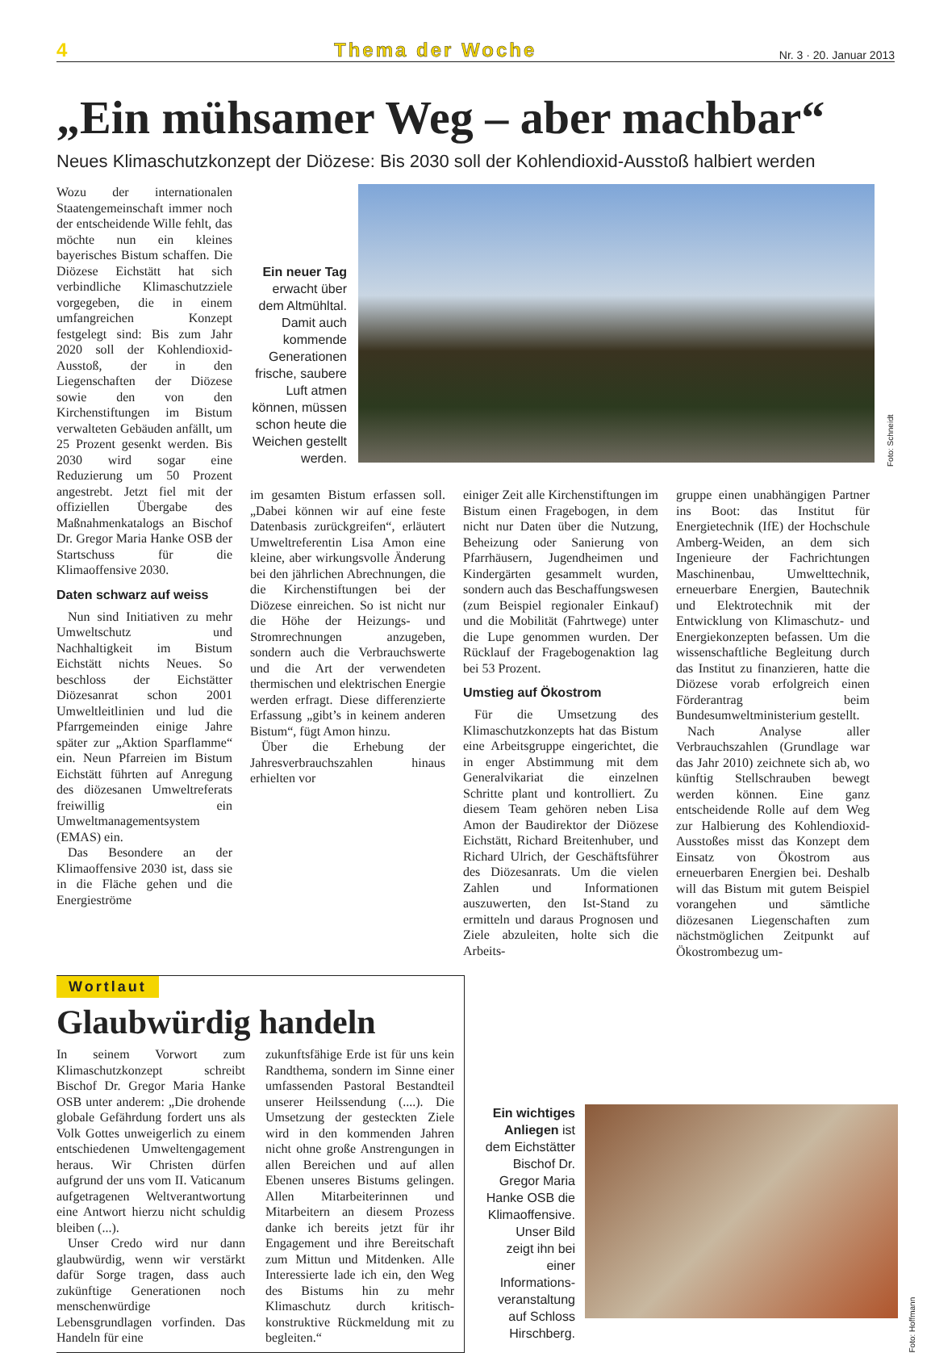4 Thema der Woche Nr. 3 · 20. Januar 2013
„Ein mühsamer Weg – aber machbar“
Neues Klimaschutzkonzept der Diözese: Bis 2030 soll der Kohlendioxid-Ausstoß halbiert werden
Wozu der internationalen Staatengemeinschaft immer noch der entscheidende Wille fehlt, das möchte nun ein kleines bayerisches Bistum schaffen. Die Diözese Eichstätt hat sich verbindliche Klimaschutzziele vorgegeben, die in einem umfangreichen Konzept festgelegt sind: Bis zum Jahr 2020 soll der Kohlendioxid-Ausstoß, der in den Liegenschaften der Diözese sowie den von den Kirchenstiftungen im Bistum verwalteten Gebäuden anfällt, um 25 Prozent gesenkt werden. Bis 2030 wird sogar eine Reduzierung um 50 Prozent angestrebt. Jetzt fiel mit der offiziellen Übergabe des Maßnahmenkatalogs an Bischof Dr. Gregor Maria Hanke OSB der Startschuss für die Klimaoffensive 2030.
Daten schwarz auf weiss
Nun sind Initiativen zu mehr Umweltschutz und Nachhaltigkeit im Bistum Eichstätt nichts Neues. So beschloss der Eichstätter Diözesanrat schon 2001 Umweltleitlinien und lud die Pfarrgemeinden einige Jahre später zur „Aktion Sparflamme“ ein. Neun Pfarreien im Bistum Eichstätt führten auf Anregung des diözesanen Umweltreferats freiwillig ein Umweltmanagementsystem (EMAS) ein.
Das Besondere an der Klimaoffensive 2030 ist, dass sie in die Fläche gehen und die Energieströme
Ein neuer Tag erwacht über dem Altmühltal. Damit auch kommende Generationen frische, saubere Luft atmen können, müssen schon heute die Weichen gestellt werden.
Foto: Schneidt
im gesamten Bistum erfassen soll. „Dabei können wir auf eine feste Datenbasis zurückgreifen“, erläutert Umweltreferentin Lisa Amon eine kleine, aber wirkungsvolle Änderung bei den jährlichen Abrechnungen, die die Kirchenstiftungen bei der Diözese einreichen. So ist nicht nur die Höhe der Heizungs- und Stromrechnungen anzugeben, sondern auch die Verbrauchswerte und die Art der verwendeten thermischen und elektrischen Energie werden erfragt. Diese differenzierte Erfassung „gibt’s in keinem anderen Bistum“, fügt Amon hinzu.
Über die Erhebung der Jahresverbrauchszahlen hinaus erhielten vor
einiger Zeit alle Kirchenstiftungen im Bistum einen Fragebogen, in dem nicht nur Daten über die Nutzung, Beheizung oder Sanierung von Pfarrhäusern, Jugendheimen und Kindergärten gesammelt wurden, sondern auch das Beschaffungswesen (zum Beispiel regionaler Einkauf) und die Mobilität (Fahrtwege) unter die Lupe genommen wurden. Der Rücklauf der Fragebogenaktion lag bei 53 Prozent.
Umstieg auf Ökostrom
Für die Umsetzung des Klimaschutzkonzepts hat das Bistum eine Arbeitsgruppe eingerichtet, die in enger Abstimmung mit dem Generalvikariat die einzelnen Schritte plant und kontrolliert. Zu diesem Team gehören neben Lisa Amon der Baudirektor der Diözese Eichstätt, Richard Breitenhuber, und Richard Ulrich, der Geschäftsführer des Diözesanrats. Um die vielen Zahlen und Informationen auszuwerten, den Ist-Stand zu ermitteln und daraus Prognosen und Ziele abzuleiten, holte sich die Arbeits-
gruppe einen unabhängigen Partner ins Boot: das Institut für Energietechnik (IfE) der Hochschule Amberg-Weiden, an dem sich Ingenieure der Fachrichtungen Maschinenbau, Umwelttechnik, erneuerbare Energien, Bautechnik und Elektrotechnik mit der Entwicklung von Klimaschutz- und Energiekonzepten befassen. Um die wissenschaftliche Begleitung durch das Institut zu finanzieren, hatte die Diözese vorab erfolgreich einen Förderantrag beim Bundesumweltministerium gestellt.
Nach Analyse aller Verbrauchszahlen (Grundlage war das Jahr 2010) zeichnete sich ab, wo künftig Stellschrauben bewegt werden können. Eine ganz entscheidende Rolle auf dem Weg zur Halbierung des Kohlendioxid-Ausstoßes misst das Konzept dem Einsatz von Ökostrom aus erneuerbaren Energien bei. Deshalb will das Bistum mit gutem Beispiel vorangehen und sämtliche diözesanen Liegenschaften zum nächstmöglichen Zeitpunkt auf Ökostrombezug um-
Wortlaut
Glaubwürdig handeln
In seinem Vorwort zum Klimaschutzkonzept schreibt Bischof Dr. Gregor Maria Hanke OSB unter anderem: „Die drohende globale Gefährdung fordert uns als Volk Gottes unweigerlich zu einem entschiedenen Umweltengagement heraus. Wir Christen dürfen aufgrund der uns vom II. Vaticanum aufgetragenen Weltverantwortung eine Antwort hierzu nicht schuldig bleiben (...).
Unser Credo wird nur dann glaubwürdig, wenn wir verstärkt dafür Sorge tragen, dass auch zukünftige Generationen noch menschenwürdige Lebensgrundlagen vorfinden. Das Handeln für eine
zukunftsfähige Erde ist für uns kein Randthema, sondern im Sinne einer umfassenden Pastoral Bestandteil unserer Heilssendung (....). Die Umsetzung der gesteckten Ziele wird in den kommenden Jahren nicht ohne große Anstrengungen in allen Bereichen und auf allen Ebenen unseres Bistums gelingen. Allen Mitarbeiterinnen und Mitarbeitern an diesem Prozess danke ich bereits jetzt für ihr Engagement und ihre Bereitschaft zum Mittun und Mitdenken. Alle Interessierte lade ich ein, den Weg des Bistums hin zu mehr Klimaschutz durch kritisch-konstruktive Rückmeldung mit zu begleiten.“
Ein wichtiges Anliegen ist dem Eichstätter Bischof Dr. Gregor Maria Hanke OSB die Klimaoffensive. Unser Bild zeigt ihn bei einer Informations­veranstaltung auf Schloss Hirschberg.
Foto: Hoffmann